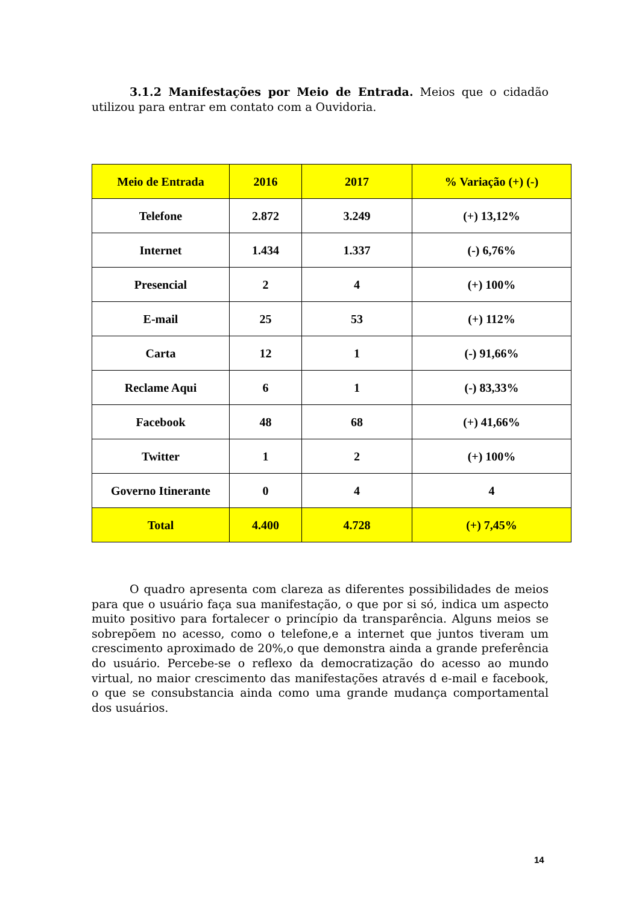3.1.2 Manifestações por Meio de Entrada. Meios que o cidadão utilizou para entrar em contato com a Ouvidoria.
| Meio de Entrada | 2016 | 2017 | % Variação (+) (-) |
| --- | --- | --- | --- |
| Telefone | 2.872 | 3.249 | (+) 13,12% |
| Internet | 1.434 | 1.337 | (-) 6,76% |
| Presencial | 2 | 4 | (+) 100% |
| E-mail | 25 | 53 | (+) 112% |
| Carta | 12 | 1 | (-) 91,66% |
| Reclame Aqui | 6 | 1 | (-) 83,33% |
| Facebook | 48 | 68 | (+) 41,66% |
| Twitter | 1 | 2 | (+) 100% |
| Governo Itinerante | 0 | 4 | 4 |
| Total | 4.400 | 4.728 | (+) 7,45% |
O quadro apresenta com clareza as diferentes possibilidades de meios para que o usuário faça sua manifestação, o que por si só, indica um aspecto muito positivo para fortalecer o princípio da transparência. Alguns meios se sobrepõem no acesso, como o telefone,e a internet que juntos tiveram um crescimento aproximado de 20%,o que demonstra ainda a grande preferência do usuário. Percebe-se o reflexo da democratização do acesso ao mundo virtual, no maior crescimento das manifestações através d e-mail e facebook, o que se consubstancia ainda como uma grande mudança comportamental dos usuários.
14